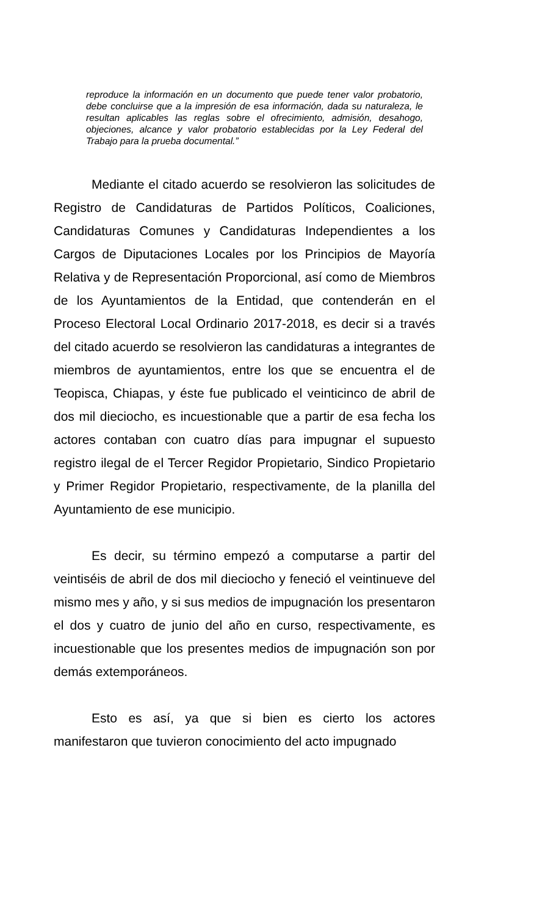reproduce la información en un documento que puede tener valor probatorio, debe concluirse que a la impresión de esa información, dada su naturaleza, le resultan aplicables las reglas sobre el ofrecimiento, admisión, desahogo, objeciones, alcance y valor probatorio establecidas por la Ley Federal del Trabajo para la prueba documental.”
Mediante el citado acuerdo se resolvieron las solicitudes de Registro de Candidaturas de Partidos Políticos, Coaliciones, Candidaturas Comunes y Candidaturas Independientes a los Cargos de Diputaciones Locales por los Principios de Mayoría Relativa y de Representación Proporcional, así como de Miembros de los Ayuntamientos de la Entidad, que contenderán en el Proceso Electoral Local Ordinario 2017-2018, es decir si a través del citado acuerdo se resolvieron las candidaturas a integrantes de miembros de ayuntamientos, entre los que se encuentra el de Teopisca, Chiapas, y éste fue publicado el veinticinco de abril de dos mil dieciocho, es incuestionable que a partir de esa fecha los actores contaban con cuatro días para impugnar el supuesto registro ilegal de el Tercer Regidor Propietario, Sindico Propietario y Primer Regidor Propietario, respectivamente, de la planilla del Ayuntamiento de ese municipio.
Es decir, su término empezó a computarse a partir del veintiséis de abril de dos mil dieciocho y feneció el veintinueve del mismo mes y año, y si sus medios de impugnación los presentaron el dos y cuatro de junio del año en curso, respectivamente, es incuestionable que los presentes medios de impugnación son por demás extemporáneos.
Esto es así, ya que si bien es cierto los actores manifestaron que tuvieron conocimiento del acto impugnado